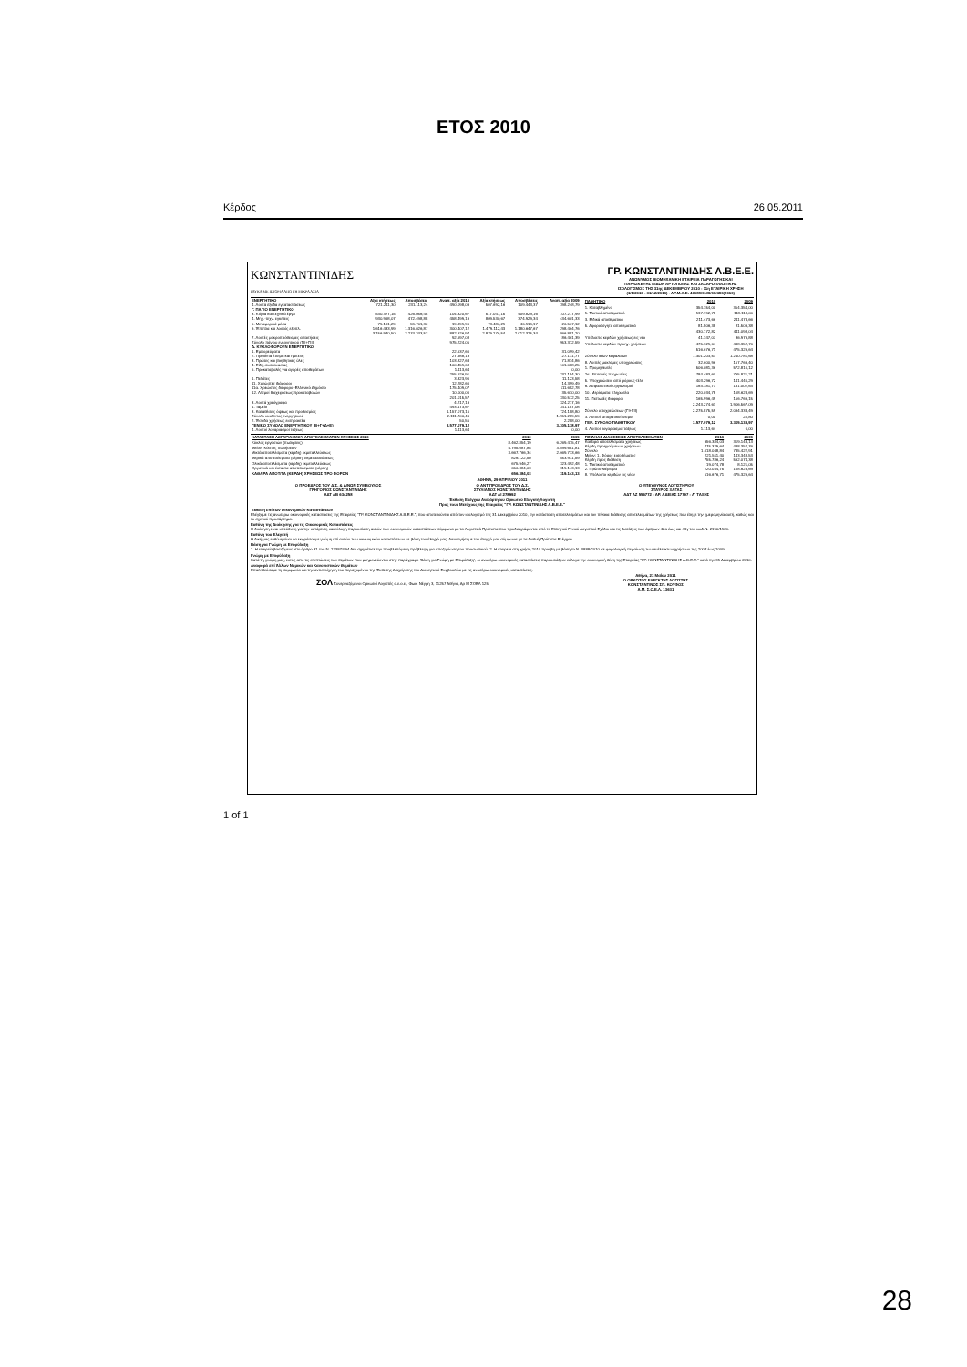ΕΤΟΣ 2010
Κέρδος 26.05.2011
ΚΩΝΣΤΑΝΤΙΝΙΔΗΣ
ΓΛΥΚΑ ΜΕ ΙΣΤΟΡΙΑ ΑΠΟ ΤΗ ΜΙΚΡΑ ΑΣΙΑ
ΓΡ. ΚΩΝΣΤΑΝΤΙΝΙΔΗΣ Α.Β.Ε.Ε.
ΑΝΩΝΥΜΟΣ ΒΙΟΜΗΧΑΝΙΚΗ ΕΤΑΙΡΕΙΑ ΠΑΡΑΓΩΓΗΣ ΚΑΙ
ΠΑΡΑΣΚΕΥΗΣ ΕΙΔΩΝ ΑΡΤΟΠΟΙΙΑΣ ΚΑΙ ΖΑΧΑΡΟΠΛΑΣΤΙΚΗΣ
ΙΣΟΛΟΓΙΣΜΟΣ ΤΗΣ 31ης ΔΕΚΕΜΒΡΙΟΥ 2010 - 11η ΕΤΑΙΡΙΚΗ ΧΡΗΣΗ
(1/1/2010 - 31/12/2010) - ΑΡ.Μ.Α.Ε. 46088/01/Β/00/483(2010)
| ΕΝΕΡΓΗΤΙΚΟ | Αξία κτήσεως | Αποσβέσεις | Αναπ. αξία 2010 | Αξία κτήσεως | Αποσβέσεις | Αναπ. αξία 2009 |
| --- | --- | --- | --- | --- | --- | --- |
| 4. Λοιπά έξοδα εγκαταστάσεως | 721.211,30 | 231.113,24 | 490.098,06 | 507.692,16 | 109.443,37 | 398.248,79 |
| Γ. ΠΑΓΙΟ ΕΝΕΡΓΗΤΙΚΟ | | | | | | |
| 3. Κτίρια και τεχνικά έργα | 530.377,15 | 426.056,48 | 104.320,67 | 517.047,15 | 409.829,16 | 107.217,99 |
| 4. Μηχ.-τεχν. εγκ/σεις | 930.998,07 | 472.498,88 | 458.499,19 | 809.530,67 | 374.929,34 | 434.601,33 |
| 5. Μεταφορικά μέσα | 79.161,29 | 59.761,30 | 19.399,99 | 73.486,29 | 46.919,17 | 26.567,12 |
| 6. Έπιπλα και λοιπός εξοπλ. | 1.616.433,99 | 1.316.026,87 | 300.407,12 | 1.479.112,43 | 1.180.647,67 | 298.464,76 |
| | 3.156.970,50 | 2.274.343,53 | 882.626,97 | 2.879.176,54 | 2.012.325,34 | 866.851,20 |
| 7. Λοιπές μακροπρόθεσμες απαιτήσεις | | | 92.597,08 | | | 86.461,39 |
| Σύνολο πάγιου ενεργητικού (ΓΙΙ+ΓΙΙΙ) | | | 975.224,05 | | | 953.312,59 |
| Δ. ΚΥΚΛΟΦΟΡΟΥΝ ΕΝΕΡΓΗΤΙΚΟ | | | | | | |
| 1. Εμπορεύματα | | | 22.537,60 | | | 31.099,42 |
| 2. Προϊόντα έτοιμα και ημιτελή | | | 27.988,16 | | | 27.131,77 |
| 3. Πρώτες και βοηθητικές ύλες | | | 103.827,63 | | | 71.834,86 |
| 4. Είδη συσκευασίας | | | 100.459,68 | | | 101.088,25 |
| 5. Προκαταβολές για αγορές αποθεμάτων | | | 1.113,64 | | | 0,00 |
| | | | 255.926,91 | | | 231.154,30 |
| 1. Πελάτες | | | 3.323,90 | | | 11.123,58 |
| 11. Χρεώστες διάφοροι | | | 12.282,60 | | | 14.399,49 |
| 11α. Χρεώστες διάφοροι-Ελληνικό Δημόσιο | | | 175.409,07 | | | 111.652,78 |
| 12. Λ/σμοί διαχειρίσεως προκαταβολών | | | 10.000,00 | | | 35.630,00 |
| | | | 201.015,57 | | | 330.572,25 |
| 3. Λοιπά χρεόγραφα | | | 4.217,16 | | | 324.217,16 |
| 1. Ταμείο | | | 493.473,67 | | | 341.187,08 |
| 3. Καταθέσεις όψεως και προθεσμίας | | | 1.157.073,15 | | | 724.158,80 |
| Σύνολο κυκλ/ντος ενεργητικού | | | 2.111.706,46 | | | 1.951.289,59 |
| 2. Έσοδα χρήσεως εισπρακτέα | | | 50,55 | | | 2.288,00 |
| ΓΕΝΙΚΟ ΣΥΝΟΛΟ ΕΝΕΡΓΗΤΙΚΟΥ (Β+Γ+Δ+Ε) | | | 3.577.079,12 | | | 3.305.138,97 |
| 4. Λοιποί λογαριασμοί τάξεως | | | 1.113,64 | | | 0,00 |
| ΠΑΘΗΤΙΚΟ | 2010 | 2009 |
| --- | --- | --- |
| 1. Καταβλημένο | 354.354,00 | 354.354,00 |
| 1. Τακτικό αποθεματικό | 137.192,78 | 118.118,00 |
| 3. Ειδικά αποθεματικά | 211.473,66 | 211.473,66 |
| 5. Αφορολόγητα αποθεματικά | 81.506,38 | 81.506,38 |
| | 430.172,82 | 411.098,04 |
| Υπόλοιπο κερδών χρήσεως εις νέο | 41.347,07 | 36.976,88 |
| Υπόλοιπο κερδών προηγ. χρήσεων | 475.329,64 | 438.352,76 |
| | 516.676,71 | 475.329,64 |
| Σύνολο ιδίων κεφαλαίων | 1.301.203,53 | 1.240.781,68 |
| 8. Λοιπές μακ/σμες υποχρεώσεις | 32.600,96 | 157.766,40 |
| 1. Προμηθευτές | 506.081,36 | 572.810,12 |
| 2α. Επιταγές πληρωτέες | 784.483,60 | 795.821,21 |
| 5. Υποχρεώσεις από φόρους-τέλη | 403.296,72 | 141.440,29 |
| 6. Ασφαλιστικοί Οργανισμοί | 163.381,71 | 131.002,63 |
| 10. Μερίσματα πληρωτέα | 220.034,75 | 108.623,69 |
| 11. Πιστωτές διάφοροι | 165.996,49 | 156.769,15 |
| | 2.243.274,63 | 1.906.567,09 |
| Σύνολο υποχρεώσεων (ΓΙ+ΓΙΙ) | 2.275.875,59 | 2.064.333,49 |
| 3. Λοιποί μεταβατικοί λ/σμοί | 0,00 | 23,80 |
| ΓΕΝ. ΣΥΝΟΛΟ ΠΑΘΗΤΙΚΟΥ | 3.577.079,12 | 3.305.138,97 |
| 4. Λοιποί λογαριασμοί τάξεως | 1.113,64 | 0,00 |
| ΚΑΤΑΣΤΑΣΗ ΛΟΓΑΡΙΑΣΜΟΥ ΑΠΟΤΕΛΕΣΜΑΤΩΝ ΧΡΗΣΕΩΣ 2010 | 2010 | 2009 |
| --- | --- | --- |
| Κύκλος εργασιών (πωλήσεις) | 8.462.854,19 | 6.269.415,47 |
| Μείον: Κόστος πωλήσεων | 4.795.087,85 | 3.599.681,81 |
| Μικτά αποτελέσματα (κέρδη) εκμεταλλεύσεως | 3.667.766,34 | 2.669.733,66 |
| Μερικά αποτελέσματα (κέρδη) εκμεταλλεύσεως | 826.122,50 | 553.931,59 |
| Ολικά αποτελέσματα (κέρδη) εκμεταλλεύσεως | 675.946,27 | 323.492,48 |
| Οργανικά και έκτακτα αποτελέσματα (κέρδη) | 656.384,03 | 319.143,13 |
| ΚΑΘΑΡΑ ΑΠΟΤ/ΤΑ (ΚΕΡΔΗ) ΧΡΗΣΕΩΣ ΠΡΟ ΦΟΡΩΝ | 656.384,03 | 319.143,13 |
| ΠΙΝΑΚΑΣ ΔΙΑΘΕΣΕΩΣ ΑΠΟΤΕΛΕΣΜΑΤΩΝ | 2010 | 2009 |
| --- | --- | --- |
| Καθαρά αποτελέσματα χρήσεως | 656.384,03 | 319.143,13 |
| Κέρδη προηγούμενων χρήσεων | 475.329,64 | 438.352,76 |
| Σύνολο | 1.018.048,84 | 735.422,91 |
| Μείον: 1. Φόρος εισοδήματος | 221.511,40 | 143.348,53 |
| Κέρδη προς διάθεση | 755.786,24 | 592.074,38 |
| 1. Τακτικό αποθεματικό | 19.074,78 | 8.121,05 |
| 2. Πρώτο Μέρισμα | 220.034,75 | 108.623,69 |
| 8. Υπόλοιπο κερδών εις νέον | 516.676,71 | 475.329,64 |
ΑΘΗΝΑ, 29 ΑΠΡΙΛΙΟΥ 2011
Ο ΠΡΟΕΔΡΟΣ ΤΟΥ Δ.Σ. & Δ/ΝΩΝ ΣΥΜΒΟΥΛΟΣ
ΓΡΗΓΟΡΙΟΣ ΚΩΝΣΤΑΝΤΙΝΙΔΗΣ
ΑΔΤ ΑΒ 634258
Ο ΑΝΤΙΠΡΟΕΔΡΟΣ ΤΟΥ Δ.Σ.
ΣΤΥΛΙΑΝΟΣ ΚΩΝΣΤΑΝΤΙΝΙΔΗΣ
ΑΔΤ ΑΙ 278992
Ο ΥΠΕΥΘΥΝΟΣ ΛΟΓΙΣΤΗΡΙΟΥ
ΣΤΑΥΡΟΣ ΞΑΓΑΣ
ΑΔΤ ΑΖ 556772 - ΑΡ. ΑΔΕΙΑΣ 17797 - Α' ΤΑΞΗΣ
Έκθεση Ελέγχου Ανεξάρτητου Ορκωτού Ελεγκτή Λογιστή
Προς τους Μετόχους της Εταιρείας "ΓΡ. ΚΩΝΣΤΑΝΤΙΝΙΔΗΣ Α.Β.Ε.Ε."
Έκθεση επί των Οικονομικών Καταστάσεων
Ελέγξαμε τις ανωτέρω οικονομικές καταστάσεις της Εταιρείας "ΓΡ. ΚΩΝΣΤΑΝΤΙΝΙΔΗΣ Α.Β.Ε.Ε.", που αποτελούνται από τον ισολογισμό της 31 Δεκεμβρίου 2010, την κατάσταση αποτελεσμάτων και τον πίνακα διάθεσης αποτελεσμάτων της χρήσεως που έληξε την ημερομηνία αυτή, καθώς και το σχετικό προσάρτημα.
Ευθύνη της Διοίκησης για τις Οικονομικές Καταστάσεις
Η διοίκηση είναι υπεύθυνη για την κατάρτιση και εύλογη παρουσίαση αυτών των οικονομικών καταστάσεων σύμφωνα με τα Λογιστικά Πρότυπα που προδιαγράφονται από το Ελληνικό Γενικό Λογιστικό Σχέδιο και τις διατάξεις των άρθρων 42α έως και 43γ του κωδ.Ν. 2190/1920.
Ευθύνη του Ελεγκτή
Η δική μας ευθύνη είναι να εκφράσουμε γνώμη επί αυτών των οικονομικών καταστάσεων με βάση τον έλεγχό μας. Διενεργήσαμε τον έλεγχό μας σύμφωνα με τα Διεθνή Πρότυπα Ελέγχου.
Βάση για Γνώμη με Επιφύλαξη
1. Η εταιρεία βασιζόμενη στο άρθρο 31 του Ν. 2238/1994 δεν σχημάτισε την προβλεπόμενη πρόβλεψη για αποζημίωση του προσωπικού. 2. Η εταιρεία στη χρήση 2010 προέβη με βάση το Ν. 3888/2010 σε φορολογική περαίωση των ανέλεγκτων χρήσεων της 2007 έως 2009.
Γνώμη με Επιφύλαξη
Κατά τη γνώμη μας, εκτός από τις επιπτώσεις των θεμάτων που μνημονεύονται στην παράγραφο 'Βάση για Γνώμη με Επιφύλαξη', οι ανωτέρω οικονομικές καταστάσεις παρουσιάζουν εύλογα την οικονομική θέση της Εταιρείας "ΓΡ. ΚΩΝΣΤΑΝΤΙΝΙΔΗΣ Α.Β.Ε.Ε." κατά την 31 Δεκεμβρίου 2010.
Αναφορά επί Άλλων Νομικών και Κανονιστικών Θεμάτων
Επαληθεύσαμε τη συμφωνία και την αντιστοίχηση του περιεχομένου της Έκθεσης Διαχείρισης του Διοικητικού Συμβουλίου με τις ανωτέρω οικονομικές καταστάσεις.
ΣΟΛ Συνεργαζόμενοι Ορκωτοί Λογιστές α.ε.ο.ε., Φωκ. Νέγρη 3, 11257 Αθήνα, Αρ Μ ΣΟΕΛ 125
Αθήνα, 23 Μαΐου 2011
Ο ΟΡΚΩΤΟΣ ΕΛΕΓΚΤΗΣ ΛΟΓΙΣΤΗΣ
ΚΩΝΣΤΑΝΤΙΝΟΣ ΣΠ. ΚΟΥΦΟΣ
Α.Μ. Σ.Ο.Ε.Λ. 13631
1 of 1
28